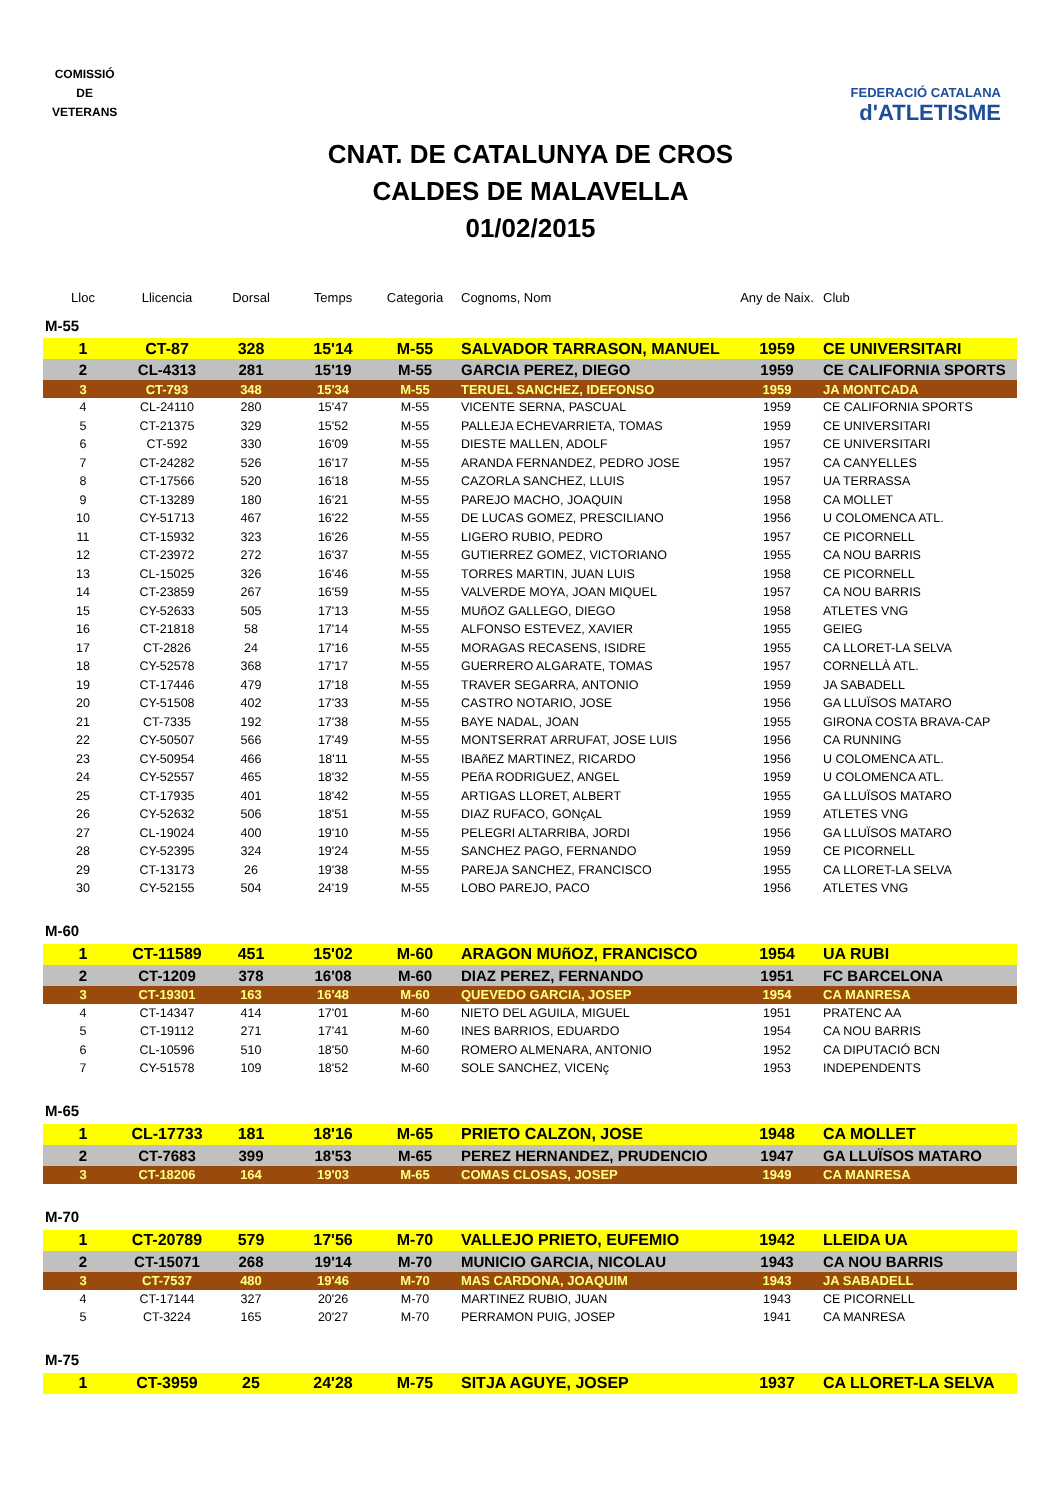COMISSIÓ
DE
VETERANS
FEDERACIÓ CATALANA
d'ATLETISME
CNAT. DE CATALUNYA DE CROS
CALDES DE MALAVELLA
01/02/2015
| Lloc | Llicencia | Dorsal | Temps | Categoria | Cognoms, Nom | Any de Naix. | Club |
| --- | --- | --- | --- | --- | --- | --- | --- |
| M-55 | | | | | | | |
| 1 | CT-87 | 328 | 15'14 | M-55 | SALVADOR TARRASON, MANUEL | 1959 | CE UNIVERSITARI |
| 2 | CL-4313 | 281 | 15'19 | M-55 | GARCIA PEREZ, DIEGO | 1959 | CE CALIFORNIA SPORTS |
| 3 | CT-793 | 348 | 15'34 | M-55 | TERUEL SANCHEZ, IDEFONSO | 1959 | JA MONTCADA |
| 4 | CL-24110 | 280 | 15'47 | M-55 | VICENTE SERNA, PASCUAL | 1959 | CE CALIFORNIA SPORTS |
| 5 | CT-21375 | 329 | 15'52 | M-55 | PALLEJA ECHEVARRIETA, TOMAS | 1959 | CE UNIVERSITARI |
| 6 | CT-592 | 330 | 16'09 | M-55 | DIESTE MALLEN, ADOLF | 1957 | CE UNIVERSITARI |
| 7 | CT-24282 | 526 | 16'17 | M-55 | ARANDA FERNANDEZ, PEDRO JOSE | 1957 | CA CANYELLES |
| 8 | CT-17566 | 520 | 16'18 | M-55 | CAZORLA SANCHEZ, LLUIS | 1957 | UA TERRASSA |
| 9 | CT-13289 | 180 | 16'21 | M-55 | PAREJO MACHO, JOAQUIN | 1958 | CA MOLLET |
| 10 | CY-51713 | 467 | 16'22 | M-55 | DE LUCAS GOMEZ, PRESCILIANO | 1956 | U COLOMENCA ATL. |
| 11 | CT-15932 | 323 | 16'26 | M-55 | LIGERO RUBIO, PEDRO | 1957 | CE PICORNELL |
| 12 | CT-23972 | 272 | 16'37 | M-55 | GUTIERREZ GOMEZ, VICTORIANO | 1955 | CA NOU BARRIS |
| 13 | CL-15025 | 326 | 16'46 | M-55 | TORRES MARTIN, JUAN LUIS | 1958 | CE PICORNELL |
| 14 | CT-23859 | 267 | 16'59 | M-55 | VALVERDE MOYA, JOAN MIQUEL | 1957 | CA NOU BARRIS |
| 15 | CY-52633 | 505 | 17'13 | M-55 | MUñOZ GALLEGO, DIEGO | 1958 | ATLETES VNG |
| 16 | CT-21818 | 58 | 17'14 | M-55 | ALFONSO ESTEVEZ, XAVIER | 1955 | GEIEG |
| 17 | CT-2826 | 24 | 17'16 | M-55 | MORAGAS RECASENS, ISIDRE | 1955 | CA LLORET-LA SELVA |
| 18 | CY-52578 | 368 | 17'17 | M-55 | GUERRERO ALGARATE, TOMAS | 1957 | CORNELLÀ ATL. |
| 19 | CT-17446 | 479 | 17'18 | M-55 | TRAVER SEGARRA, ANTONIO | 1959 | JA SABADELL |
| 20 | CY-51508 | 402 | 17'33 | M-55 | CASTRO NOTARIO, JOSE | 1956 | GA LLUÏSOS MATARO |
| 21 | CT-7335 | 192 | 17'38 | M-55 | BAYE NADAL, JOAN | 1955 | GIRONA COSTA BRAVA-CAP |
| 22 | CY-50507 | 566 | 17'49 | M-55 | MONTSERRAT ARRUFAT, JOSE LUIS | 1956 | CA RUNNING |
| 23 | CY-50954 | 466 | 18'11 | M-55 | IBAñEZ MARTINEZ, RICARDO | 1956 | U COLOMENCA ATL. |
| 24 | CY-52557 | 465 | 18'32 | M-55 | PEñA RODRIGUEZ, ANGEL | 1959 | U COLOMENCA ATL. |
| 25 | CT-17935 | 401 | 18'42 | M-55 | ARTIGAS LLORET, ALBERT | 1955 | GA LLUÏSOS MATARO |
| 26 | CY-52632 | 506 | 18'51 | M-55 | DIAZ RUFACO, GONçAL | 1959 | ATLETES VNG |
| 27 | CL-19024 | 400 | 19'10 | M-55 | PELEGRI ALTARRIBA, JORDI | 1956 | GA LLUÏSOS MATARO |
| 28 | CY-52395 | 324 | 19'24 | M-55 | SANCHEZ PAGO, FERNANDO | 1959 | CE PICORNELL |
| 29 | CT-13173 | 26 | 19'38 | M-55 | PAREJA SANCHEZ, FRANCISCO | 1955 | CA LLORET-LA SELVA |
| 30 | CY-52155 | 504 | 24'19 | M-55 | LOBO PAREJO, PACO | 1956 | ATLETES VNG |
| M-60 | | | | | | | |
| 1 | CT-11589 | 451 | 15'02 | M-60 | ARAGON MUñOZ, FRANCISCO | 1954 | UA RUBI |
| 2 | CT-1209 | 378 | 16'08 | M-60 | DIAZ PEREZ, FERNANDO | 1951 | FC BARCELONA |
| 3 | CT-19301 | 163 | 16'48 | M-60 | QUEVEDO GARCIA, JOSEP | 1954 | CA MANRESA |
| 4 | CT-14347 | 414 | 17'01 | M-60 | NIETO DEL AGUILA, MIGUEL | 1951 | PRATENC AA |
| 5 | CT-19112 | 271 | 17'41 | M-60 | INES BARRIOS, EDUARDO | 1954 | CA NOU BARRIS |
| 6 | CL-10596 | 510 | 18'50 | M-60 | ROMERO ALMENARA, ANTONIO | 1952 | CA DIPUTACIÓ BCN |
| 7 | CY-51578 | 109 | 18'52 | M-60 | SOLE SANCHEZ, VICENç | 1953 | INDEPENDENTS |
| M-65 | | | | | | | |
| 1 | CL-17733 | 181 | 18'16 | M-65 | PRIETO CALZON, JOSE | 1948 | CA MOLLET |
| 2 | CT-7683 | 399 | 18'53 | M-65 | PEREZ HERNANDEZ, PRUDENCIO | 1947 | GA LLUÏSOS MATARO |
| 3 | CT-18206 | 164 | 19'03 | M-65 | COMAS CLOSAS, JOSEP | 1949 | CA MANRESA |
| M-70 | | | | | | | |
| 1 | CT-20789 | 579 | 17'56 | M-70 | VALLEJO PRIETO, EUFEMIO | 1942 | LLEIDA UA |
| 2 | CT-15071 | 268 | 19'14 | M-70 | MUNICIO GARCIA, NICOLAU | 1943 | CA NOU BARRIS |
| 3 | CT-7537 | 480 | 19'46 | M-70 | MAS CARDONA, JOAQUIM | 1943 | JA SABADELL |
| 4 | CT-17144 | 327 | 20'26 | M-70 | MARTINEZ RUBIO, JUAN | 1943 | CE PICORNELL |
| 5 | CT-3224 | 165 | 20'27 | M-70 | PERRAMON PUIG, JOSEP | 1941 | CA MANRESA |
| M-75 | | | | | | | |
| 1 | CT-3959 | 25 | 24'28 | M-75 | SITJA AGUYE, JOSEP | 1937 | CA LLORET-LA SELVA |